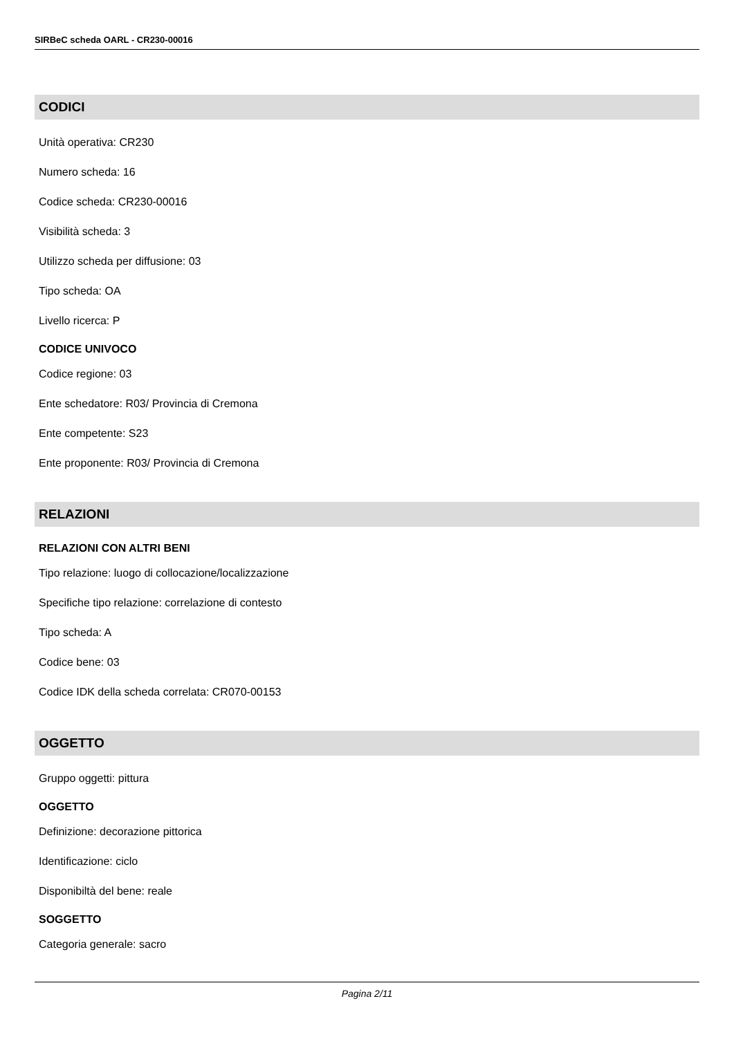SIRBeC scheda OARL - CR230-00016
CODICI
Unità operativa: CR230
Numero scheda: 16
Codice scheda: CR230-00016
Visibilità scheda: 3
Utilizzo scheda per diffusione: 03
Tipo scheda: OA
Livello ricerca: P
CODICE UNIVOCO
Codice regione: 03
Ente schedatore: R03/ Provincia di Cremona
Ente competente: S23
Ente proponente: R03/ Provincia di Cremona
RELAZIONI
RELAZIONI CON ALTRI BENI
Tipo relazione: luogo di collocazione/localizzazione
Specifiche tipo relazione: correlazione di contesto
Tipo scheda: A
Codice bene: 03
Codice IDK della scheda correlata: CR070-00153
OGGETTO
Gruppo oggetti: pittura
OGGETTO
Definizione: decorazione pittorica
Identificazione: ciclo
Disponibiltà del bene: reale
SOGGETTO
Categoria generale: sacro
Pagina 2/11